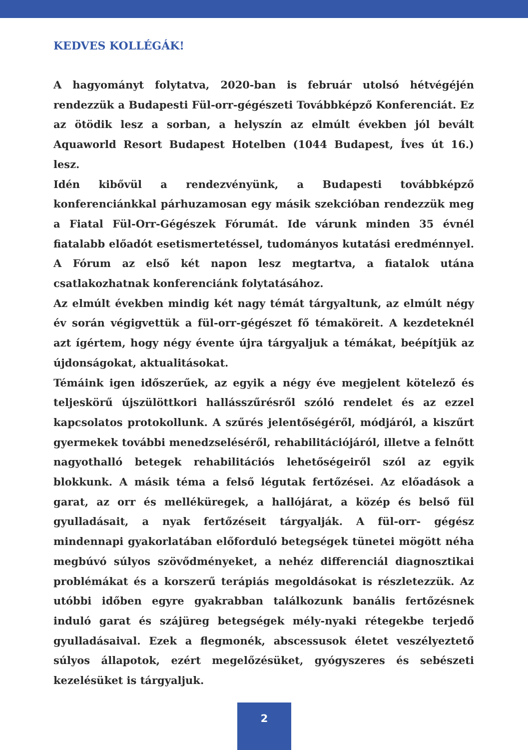KEDVES KOLLÉGÁK!
A hagyományt folytatva, 2020-ban is február utolsó hétvégéjén rendezzük a Budapesti Fül-orr-gégészeti Továbbképző Konferenciát. Ez az ötödik lesz a sorban, a helyszín az elmúlt években jól bevált Aquaworld Resort Budapest Hotelben (1044 Budapest, Íves út 16.) lesz.
Idén kibővül a rendezvényünk, a Budapesti továbbképző konferenciánkkal párhuzamosan egy másik szekcióban rendezzük meg a Fiatal Fül-Orr-Gégészek Fórumát. Ide várunk minden 35 évnél fiatalabb előadót esetismertetéssel, tudományos kutatási eredménnyel. A Fórum az első két napon lesz megtartva, a fiatalok utána csatlakozhatnak konferenciánk folytatásához.
Az elmúlt években mindig két nagy témát tárgyaltunk, az elmúlt négy év során végigvettük a fül-orr-gégészet fő témaköreit. A kezdeteknél azt ígértem, hogy négy évente újra tárgyaljuk a témákat, beépítjük az újdonságokat, aktualitásokat.
Témáink igen időszerűek, az egyik a négy éve megjelent kötelező és teljeskörű újszülöttkori hallásszűrésről szóló rendelet és az ezzel kapcsolatos protokollunk. A szűrés jelentőségéről, módjáról, a kiszűrt gyermekek további menedzseléséről, rehabilitációjáról, illetve a felnőtt nagyothalló betegek rehabilitációs lehetőségeiről szól az egyik blokkunk. A másik téma a felső légutak fertőzései. Az előadások a garat, az orr és melléküregek, a hallójárat, a közép és belső fül gyulladásait, a nyak fertőzéseit tárgyalják. A fül-orr- gégész mindennapi gyakorlatában előforduló betegségek tünetei mögött néha megbúvó súlyos szövődményeket, a nehéz differenciál diagnosztikai problémákat és a korszerű terápiás megoldásokat is részletezzük. Az utóbbi időben egyre gyakrabban találkozunk banális fertőzésnek induló garat és szájüreg betegségek mély-nyaki rétegekbe terjedő gyulladásaival. Ezek a flegmonék, abscessusok életet veszélyeztető súlyos állapotok, ezért megelőzésüket, gyógyszeres és sebészeti kezelésüket is tárgyaljuk.
2